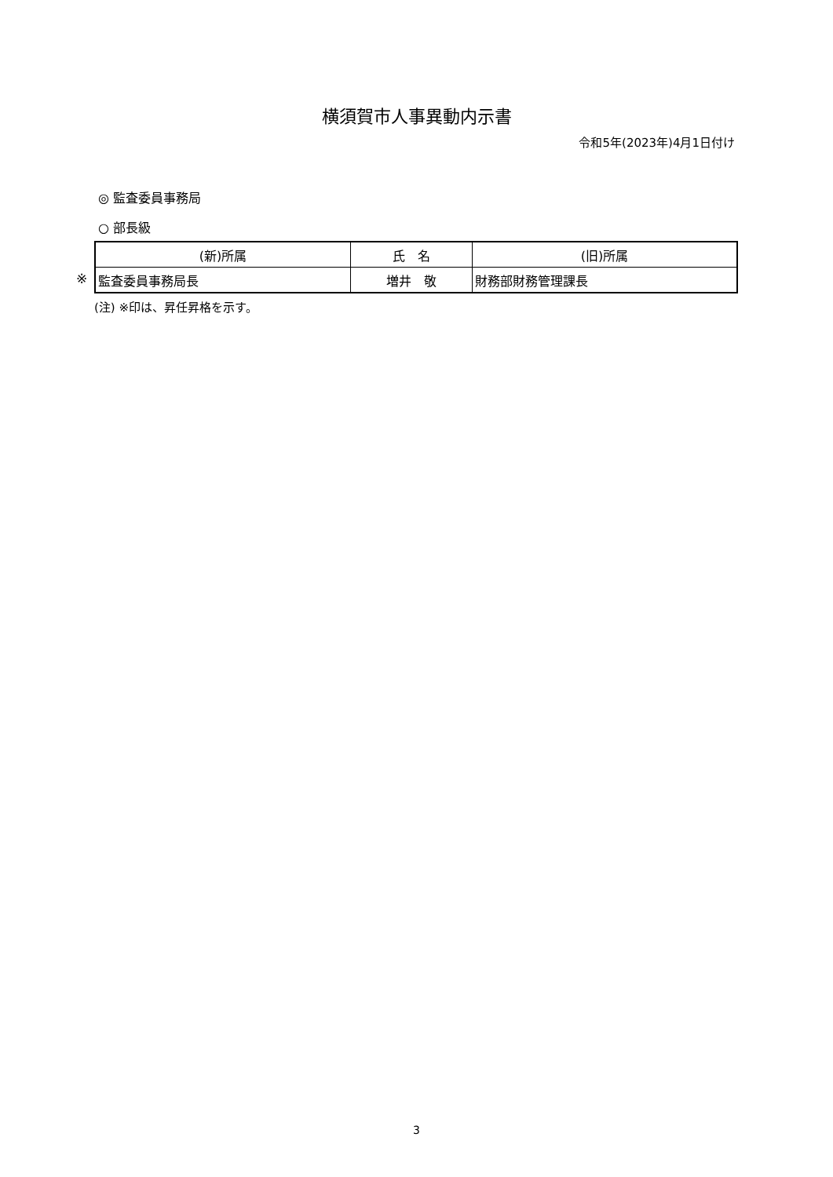横須賀市人事異動内示書
令和5年(2023年)4月1日付け
◎ 監査委員事務局
○ 部長級
※
| (新)所属 | 氏 名 | (旧)所属 |
| --- | --- | --- |
| 監査委員事務局長 | 増井 敬 | 財務部財務管理課長 |
(注) ※印は、昇任昇格を示す。
3